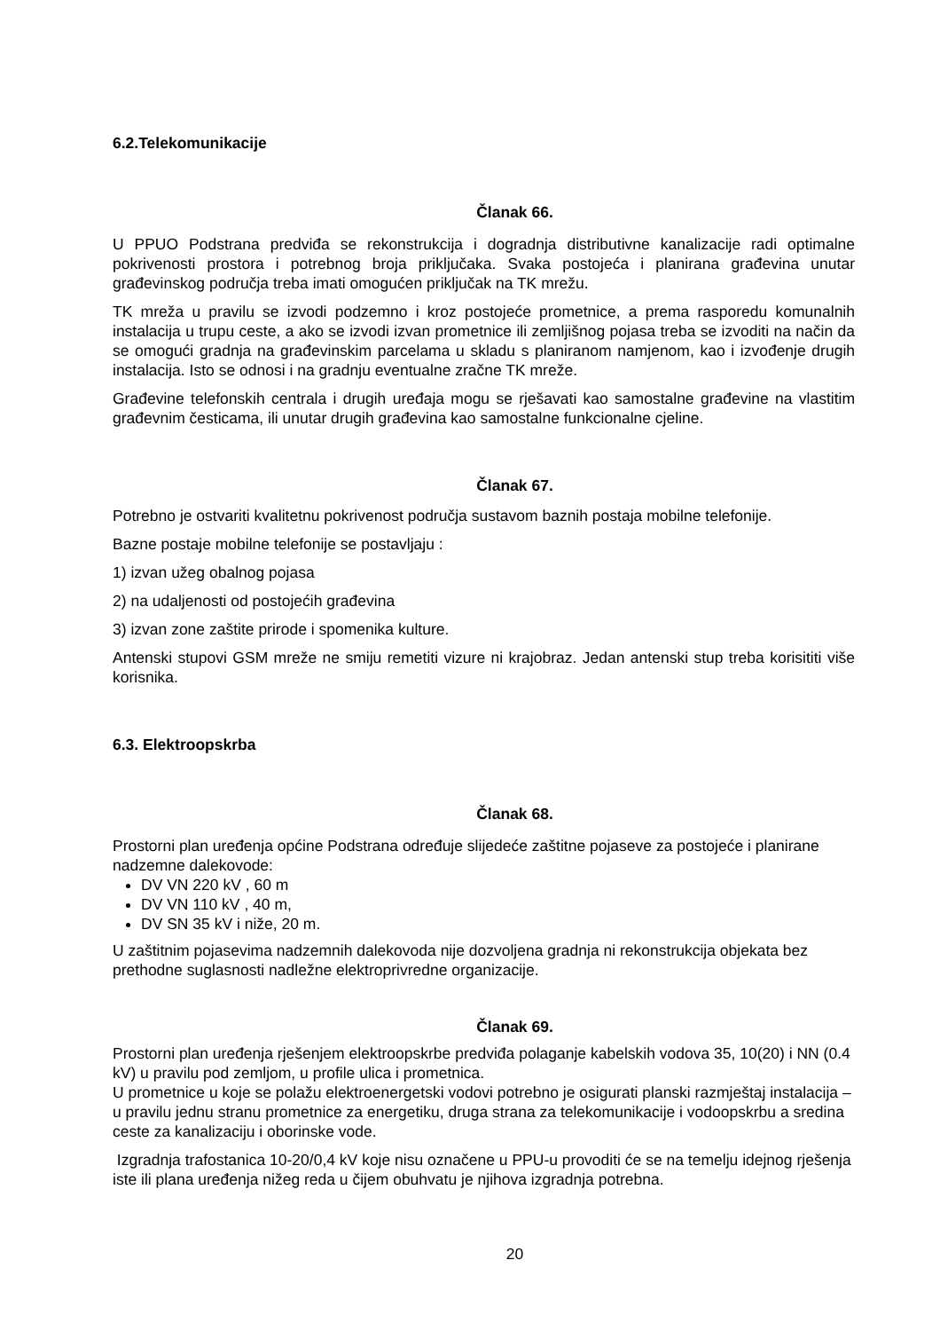6.2.Telekomunikacije
Članak 66.
U PPUO Podstrana predviđa se rekonstrukcija i dogradnja distributivne kanalizacije radi optimalne pokrivenosti prostora i potrebnog broja priključaka. Svaka postojeća i planirana građevina unutar građevinskog područja treba imati omogućen priključak na TK mrežu.
TK mreža u pravilu se izvodi podzemno i kroz postojeće prometnice, a prema rasporedu komunalnih instalacija u trupu ceste, a ako se izvodi izvan prometnice ili zemljišnog pojasa treba se izvoditi na način da se omogući gradnja na građevinskim parcelama u skladu s planiranom namjenom, kao i izvođenje drugih instalacija. Isto se odnosi i na gradnju eventualne zračne TK mreže.
Građevine telefonskih centrala i drugih uređaja mogu se rješavati kao samostalne građevine na vlastitim građevnim česticama, ili unutar drugih građevina kao samostalne funkcionalne cjeline.
Članak 67.
Potrebno je ostvariti kvalitetnu pokrivenost područja sustavom baznih postaja mobilne telefonije.
Bazne postaje mobilne telefonije se postavljaju :
1) izvan užeg obalnog pojasa
2) na udaljenosti od postojećih građevina
3) izvan zone zaštite prirode i spomenika kulture.
Antenski stupovi GSM mreže ne smiju remetiti vizure ni krajobraz. Jedan antenski stup treba korisititi više korisnika.
6.3. Elektroopskrba
Članak 68.
Prostorni plan uređenja općine Podstrana određuje slijedeće zaštitne pojaseve za postojeće i planirane nadzemne dalekovode:
DV VN 220 kV , 60 m
DV VN 110 kV , 40 m,
DV SN 35 kV i niže, 20 m.
U zaštitnim pojasevima nadzemnih dalekovoda nije dozvoljena gradnja ni rekonstrukcija objekata bez prethodne suglasnosti nadležne elektroprivredne organizacije.
Članak 69.
Prostorni plan uređenja rješenjem elektroopskrbe predviđa polaganje kabelskih vodova 35, 10(20) i NN (0.4 kV) u pravilu pod zemljom, u profile ulica i prometnica.
U prometnice u koje se polažu elektroenergetski vodovi potrebno je osigurati planski razmještaj instalacija – u pravilu jednu stranu prometnice za energetiku, druga strana za telekomunikacije i vodoopskrbu a sredina ceste za kanalizaciju i oborinske vode.
Izgradnja trafostanica 10-20/0,4 kV koje nisu označene u PPU-u provoditi će se na temelju idejnog rješenja iste ili plana uređenja nižeg reda u čijem obuhvatu je njihova izgradnja potrebna.
20